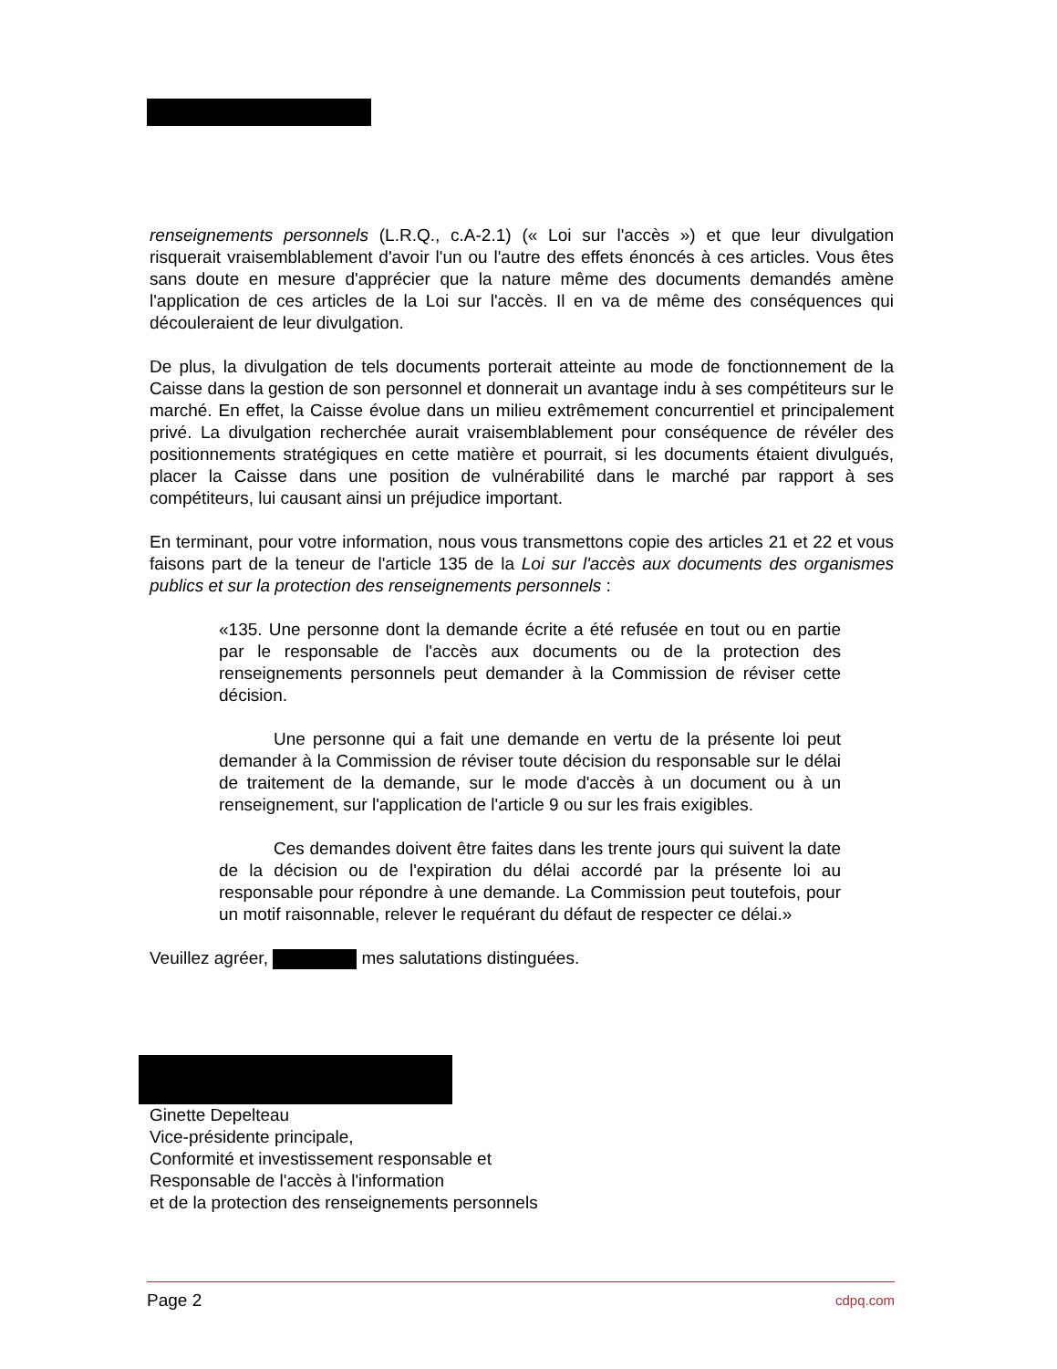renseignements personnels (L.R.Q., c.A-2.1) (« Loi sur l'accès ») et que leur divulgation risquerait vraisemblablement d'avoir l'un ou l'autre des effets énoncés à ces articles. Vous êtes sans doute en mesure d'apprécier que la nature même des documents demandés amène l'application de ces articles de la Loi sur l'accès. Il en va de même des conséquences qui découleraient de leur divulgation.
De plus, la divulgation de tels documents porterait atteinte au mode de fonctionnement de la Caisse dans la gestion de son personnel et donnerait un avantage indu à ses compétiteurs sur le marché. En effet, la Caisse évolue dans un milieu extrêmement concurrentiel et principalement privé. La divulgation recherchée aurait vraisemblablement pour conséquence de révéler des positionnements stratégiques en cette matière et pourrait, si les documents étaient divulgués, placer la Caisse dans une position de vulnérabilité dans le marché par rapport à ses compétiteurs, lui causant ainsi un préjudice important.
En terminant, pour votre information, nous vous transmettons copie des articles 21 et 22 et vous faisons part de la teneur de l'article 135 de la Loi sur l'accès aux documents des organismes publics et sur la protection des renseignements personnels :
«135. Une personne dont la demande écrite a été refusée en tout ou en partie par le responsable de l'accès aux documents ou de la protection des renseignements personnels peut demander à la Commission de réviser cette décision.
Une personne qui a fait une demande en vertu de la présente loi peut demander à la Commission de réviser toute décision du responsable sur le délai de traitement de la demande, sur le mode d'accès à un document ou à un renseignement, sur l'application de l'article 9 ou sur les frais exigibles.
Ces demandes doivent être faites dans les trente jours qui suivent la date de la décision ou de l'expiration du délai accordé par la présente loi au responsable pour répondre à une demande. La Commission peut toutefois, pour un motif raisonnable, relever le requérant du défaut de respecter ce délai.»
Veuillez agréer, mes salutations distinguées.
Ginette Depelteau
Vice-présidente principale,
Conformité et investissement responsable et
Responsable de l'accès à l'information
et de la protection des renseignements personnels
Page 2 cdpq.com